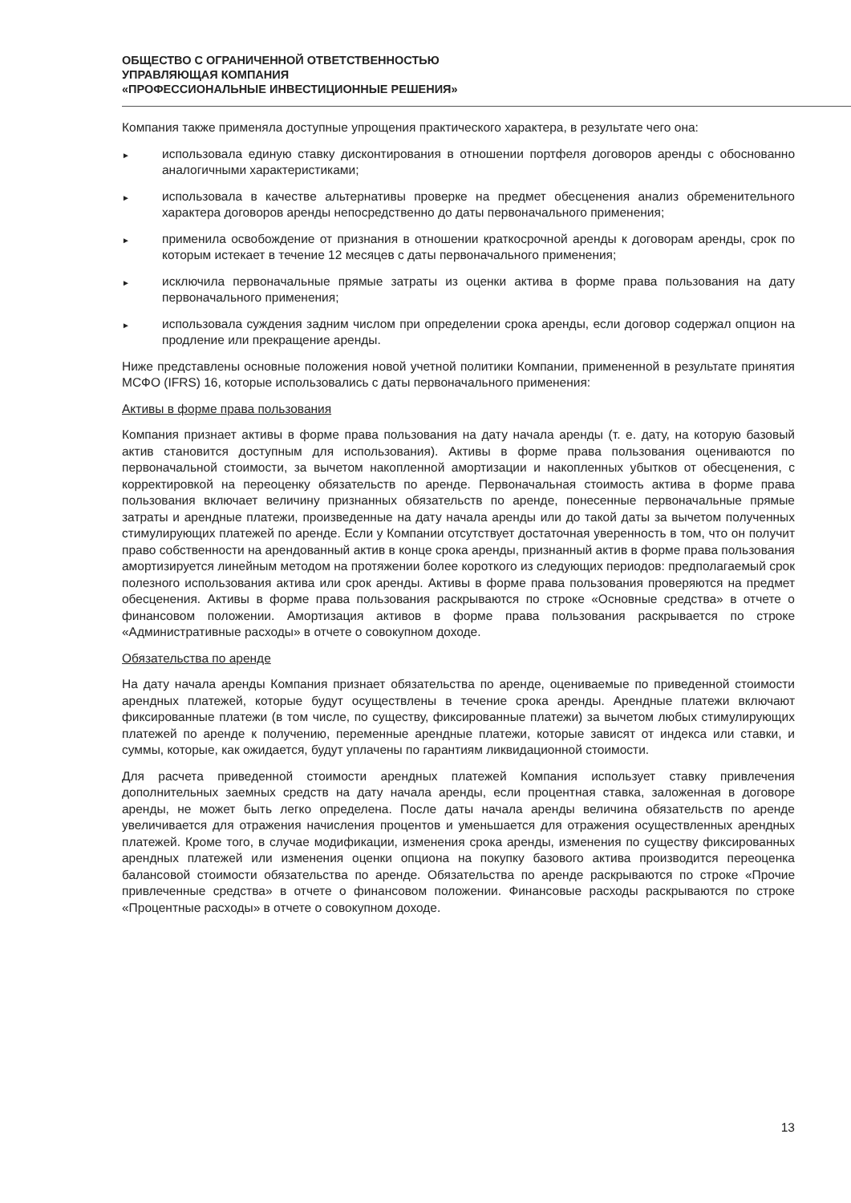ОБЩЕСТВО С ОГРАНИЧЕННОЙ ОТВЕТСТВЕННОСТЬЮ
УПРАВЛЯЮЩАЯ КОМПАНИЯ
«ПРОФЕССИОНАЛЬНЫЕ ИНВЕСТИЦИОННЫЕ РЕШЕНИЯ»
Компания также применяла доступные упрощения практического характера, в результате чего она:
► использовала единую ставку дисконтирования в отношении портфеля договоров аренды с обоснованно аналогичными характеристиками;
► использовала в качестве альтернативы проверке на предмет обесценения анализ обременительного характера договоров аренды непосредственно до даты первоначального применения;
► применила освобождение от признания в отношении краткосрочной аренды к договорам аренды, срок по которым истекает в течение 12 месяцев с даты первоначального применения;
► исключила первоначальные прямые затраты из оценки актива в форме права пользования на дату первоначального применения;
► использовала суждения задним числом при определении срока аренды, если договор содержал опцион на продление или прекращение аренды.
Ниже представлены основные положения новой учетной политики Компании, примененной в результате принятия МСФО (IFRS) 16, которые использовались с даты первоначального применения:
Активы в форме права пользования
Компания признает активы в форме права пользования на дату начала аренды (т. е. дату, на которую базовый актив становится доступным для использования). Активы в форме права пользования оцениваются по первоначальной стоимости, за вычетом накопленной амортизации и накопленных убытков от обесценения, с корректировкой на переоценку обязательств по аренде. Первоначальная стоимость актива в форме права пользования включает величину признанных обязательств по аренде, понесенные первоначальные прямые затраты и арендные платежи, произведенные на дату начала аренды или до такой даты за вычетом полученных стимулирующих платежей по аренде. Если у Компании отсутствует достаточная уверенность в том, что он получит право собственности на арендованный актив в конце срока аренды, признанный актив в форме права пользования амортизируется линейным методом на протяжении более короткого из следующих периодов: предполагаемый срок полезного использования актива или срок аренды. Активы в форме права пользования проверяются на предмет обесценения. Активы в форме права пользования раскрываются по строке «Основные средства» в отчете о финансовом положении. Амортизация активов в форме права пользования раскрывается по строке «Административные расходы» в отчете о совокупном доходе.
Обязательства по аренде
На дату начала аренды Компания признает обязательства по аренде, оцениваемые по приведенной стоимости арендных платежей, которые будут осуществлены в течение срока аренды. Арендные платежи включают фиксированные платежи (в том числе, по существу, фиксированные платежи) за вычетом любых стимулирующих платежей по аренде к получению, переменные арендные платежи, которые зависят от индекса или ставки, и суммы, которые, как ожидается, будут уплачены по гарантиям ликвидационной стоимости.
Для расчета приведенной стоимости арендных платежей Компания использует ставку привлечения дополнительных заемных средств на дату начала аренды, если процентная ставка, заложенная в договоре аренды, не может быть легко определена. После даты начала аренды величина обязательств по аренде увеличивается для отражения начисления процентов и уменьшается для отражения осуществленных арендных платежей. Кроме того, в случае модификации, изменения срока аренды, изменения по существу фиксированных арендных платежей или изменения оценки опциона на покупку базового актива производится переоценка балансовой стоимости обязательства по аренде. Обязательства по аренде раскрываются по строке «Прочие привлеченные средства» в отчете о финансовом положении. Финансовые расходы раскрываются по строке «Процентные расходы» в отчете о совокупном доходе.
13